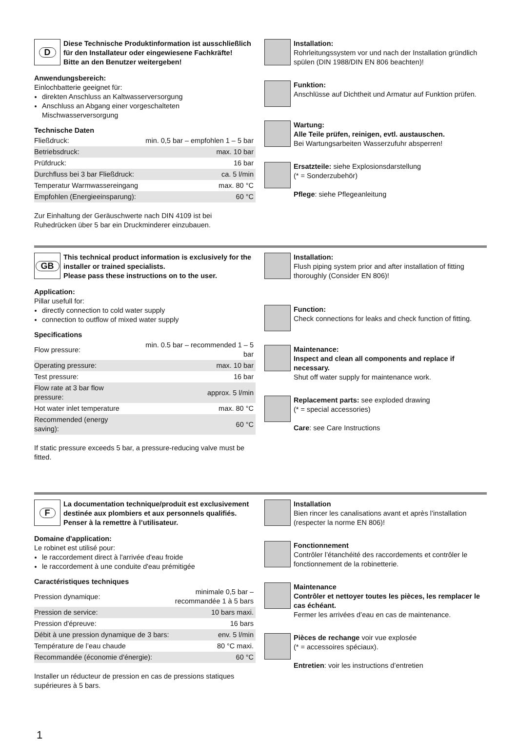D
Diese Technische Produktinformation ist ausschließlich für den Installateur oder eingewiesene Fachkräfte!
Bitte an den Benutzer weitergeben!
Anwendungsbereich:
Einlochbatterie geeignet für:
direkten Anschluss an Kaltwasserversorgung
Anschluss an Abgang einer vorgeschalteten Mischwasserversorgung
Technische Daten
| Fließdruck: | min. 0,5 bar – empfohlen 1 – 5 bar |
| Betriebsdruck: | max. 10 bar |
| Prüfdruck: | 16 bar |
| Durchfluss bei 3 bar Fließdruck: | ca. 5 l/min |
| Temperatur Warmwassereingang | max. 80 °C |
| Empfohlen (Energieeinsparung): | 60 °C |
Zur Einhaltung der Geräuschwerte nach DIN 4109 ist bei Ruhedrücken über 5 bar ein Druckminderer einzubauen.
Installation:
Rohrleitungssystem vor und nach der Installation gründlich spülen (DIN 1988/DIN EN 806 beachten)!
Funktion:
Anschlüsse auf Dichtheit und Armatur auf Funktion prüfen.
Wartung:
Alle Teile prüfen, reinigen, evtl. austauschen.
Bei Wartungsarbeiten Wasserzufuhr absperren!
Ersatzteile: siehe Explosionsdarstellung
(* = Sonderzubehör)
Pflege: siehe Pflegeanleitung
GB
This technical product information is exclusively for the installer or trained specialists.
Please pass these instructions on to the user.
Application:
Pillar usefull for:
directly connection to cold water supply
connection to outflow of mixed water supply
Specifications
| Flow pressure: | min. 0.5 bar – recommended 1 – 5 bar |
| Operating pressure: | max. 10 bar |
| Test pressure: | 16 bar |
| Flow rate at 3 bar flow pressure: | approx. 5 l/min |
| Hot water inlet temperature | max. 80 °C |
| Recommended (energy saving): | 60 °C |
If static pressure exceeds 5 bar, a pressure-reducing valve must be fitted.
Installation:
Flush piping system prior and after installation of fitting thoroughly (Consider EN 806)!
Function:
Check connections for leaks and check function of fitting.
Maintenance:
Inspect and clean all components and replace if necessary.
Shut off water supply for maintenance work.
Replacement parts: see exploded drawing
(* = special accessories)
Care: see Care Instructions
F
La documentation technique/produit est exclusivement destinée aux plombiers et aux personnels qualifiés.
Penser à la remettre à l’utilisateur.
Domaine d'application:
Le robinet est utilisé pour:
le raccordement direct à l'arrivée d'eau froide
le raccordement à une conduite d'eau prémitigée
Caractéristiques techniques
| Pression dynamique: | minimale 0,5 bar – recommandée 1 à 5 bars |
| Pression de service: | 10 bars maxi. |
| Pression d'épreuve: | 16 bars |
| Débit à une pression dynamique de 3 bars: | env. 5 l/min |
| Température de l’eau chaude | 80 °C maxi. |
| Recommandée (économie d'énergie): | 60 °C |
Installer un réducteur de pression en cas de pressions statiques supérieures à 5 bars.
Installation
Bien rincer les canalisations avant et après l’installation (respecter la norme EN 806)!
Fonctionnement
Contrôler l’étanchéité des raccordements et contrôler le fonctionnement de la robinetterie.
Maintenance
Contrôler et nettoyer toutes les pièces, les remplacer le cas échéant.
Fermer les arrivées d’eau en cas de maintenance.
Pièces de rechange voir vue explosée
(* = accessoires spéciaux).
Entretien: voir les instructions d’entretien
1